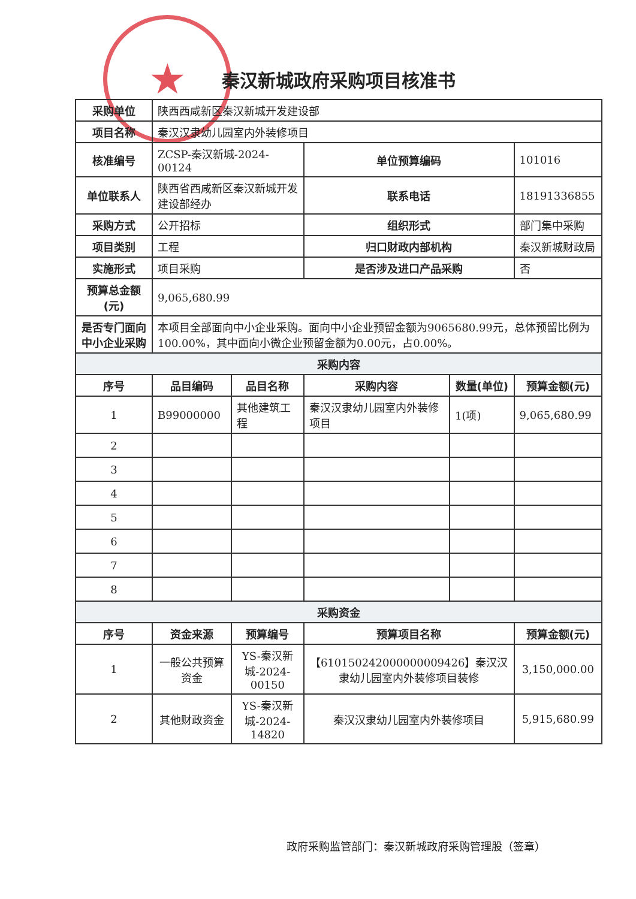★
秦汉新城政府采购项目核准书
| 采购单位 | 陕西西咸新区秦汉新城开发建设部 | | | | |
| 项目名称 | 秦汉汉隶幼儿园室内外装修项目 | | | | |
| 核准编号 | ZCSP-秦汉新城-2024-00124 | | 单位预算编码 | | 101016 |
| 单位联系人 | 陕西省西咸新区秦汉新城开发建设部经办 | | 联系电话 | | 18191336855 |
| 采购方式 | 公开招标 | | 组织形式 | | 部门集中采购 |
| 项目类别 | 工程 | | 归口财政内部机构 | | 秦汉新城财政局 |
| 实施形式 | 项目采购 | | 是否涉及进口产品采购 | | 否 |
| 预算总金额(元) | 9,065,680.99 | | | | |
| 是否专门面向中小企业采购 | 本项目全部面向中小企业采购。面向中小企业预留金额为9065680.99元，总体预留比例为100.00%，其中面向小微企业预留金额为0.00元，占0.00%。 | | | | |
| 采购内容 | | | | | |
| 序号 | 品目编码 | 品目名称 | 采购内容 | 数量(单位) | 预算金额(元) |
| 1 | B99000000 | 其他建筑工程 | 秦汉汉隶幼儿园室内外装修项目 | 1(项) | 9,065,680.99 |
| 2 | | | | | |
| 3 | | | | | |
| 4 | | | | | |
| 5 | | | | | |
| 6 | | | | | |
| 7 | | | | | |
| 8 | | | | | |
| 采购资金 | | | | | |
| 序号 | 资金来源 | 预算编号 | 预算项目名称 | | 预算金额(元) |
| 1 | 一般公共预算资金 | YS-秦汉新城-2024-00150 | 【610150242000000009426】秦汉汉隶幼儿园室内外装修项目装修 | | 3,150,000.00 |
| 2 | 其他财政资金 | YS-秦汉新城-2024-14820 | 秦汉汉隶幼儿园室内外装修项目 | | 5,915,680.99 |
政府采购监管部门：秦汉新城政府采购管理股（签章）